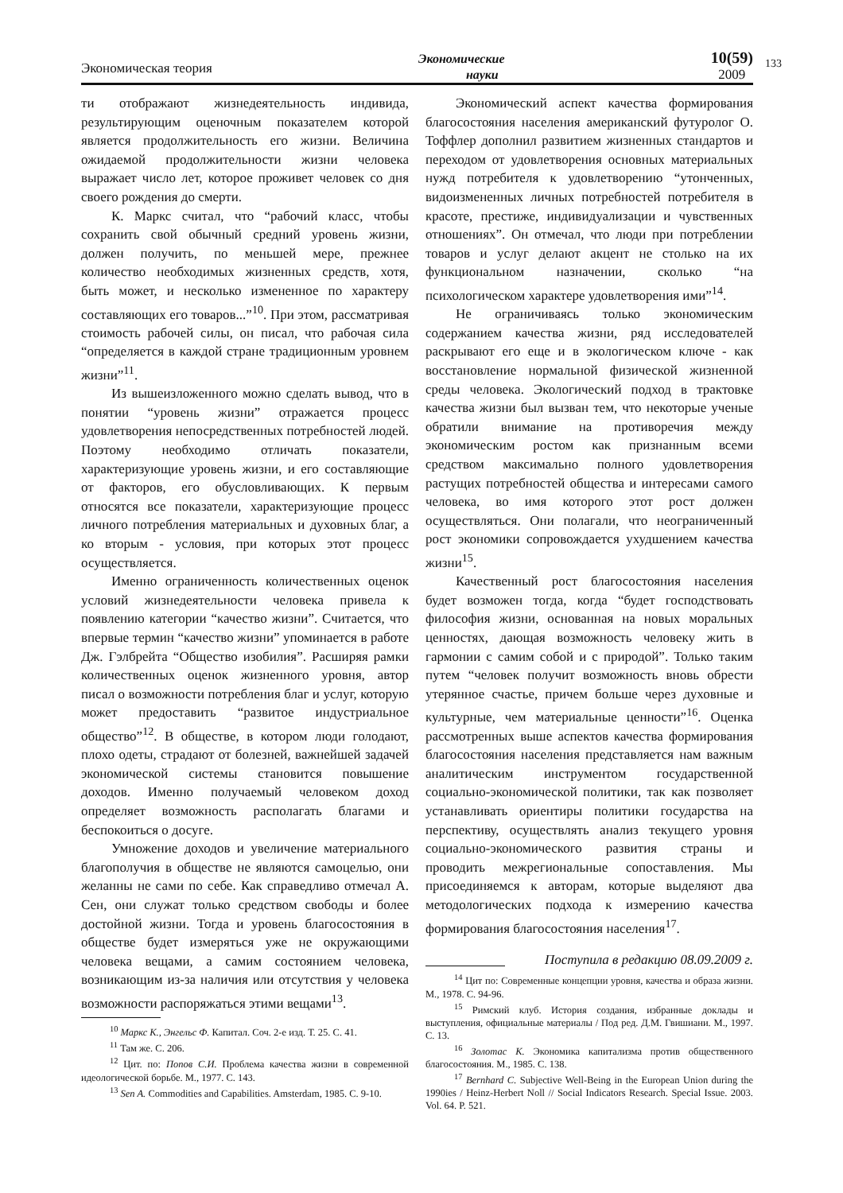Экономическая теория Экономические
науки 10(59)
2009
133
ти отображают жизнедеятельность индивида, результирующим оценочным показателем которой является продолжительность его жизни. Величина ожидаемой продолжительности жизни человека выражает число лет, которое проживет человек со дня своего рождения до смерти.
К. Маркс считал, что “рабочий класс, чтобы сохранить свой обычный средний уровень жизни, должен получить, по меньшей мере, прежнее количество необходимых жизненных средств, хотя, быть может, и несколько измененное по характеру составляющих его товаров...”<sup>10</sup>. При этом, рассматривая стоимость рабочей силы, он писал, что рабочая сила “определяется в каждой стране традиционным уровнем жизни”<sup>11</sup>.
Из вышеизложенного можно сделать вывод, что в понятии “уровень жизни” отражается процесс удовлетворения непосредственных потребностей людей. Поэтому необходимо отличать показатели, характеризующие уровень жизни, и его составляющие от факторов, его обусловливающих. К первым относятся все показатели, характеризующие процесс личного потребления материальных и духовных благ, а ко вторым - условия, при которых этот процесс осуществляется.
Именно ограниченность количественных оценок условий жизнедеятельности человека привела к появлению категории “качество жизни”. Считается, что впервые термин “качество жизни” упоминается в работе Дж. Гэлбрейта “Общество изобилия”. Расширяя рамки количественных оценок жизненного уровня, автор писал о возможности потребления благ и услуг, которую может предоставить “развитое индустриальное общество”<sup>12</sup>. В обществе, в котором люди голодают, плохо одеты, страдают от болезней, важнейшей задачей экономической системы становится повышение доходов. Именно получаемый человеком доход определяет возможность располагать благами и беспокоиться о досуге.
Умножение доходов и увеличение материального благополучия в обществе не являются самоцелью, они желанны не сами по себе. Как справедливо отмечал А. Сен, они служат только средством свободы и более достойной жизни. Тогда и уровень благосостояния в обществе будет измеряться уже не окружающими человека вещами, а самим состоянием человека, возникающим из-за наличия или отсутствия у человека возможности распоряжаться этими вещами<sup>13</sup>.
<sup>10</sup> Маркс К., Энгельс Ф. Капитал. Соч. 2-е изд. Т. 25. С. 41.
<sup>11</sup> Там же. С. 206.
<sup>12</sup> Цит. по: Попов С.И. Проблема качества жизни в современной идеологической борьбе. М., 1977. С. 143.
<sup>13</sup> Sen A. Commodities and Capabilities. Amsterdam, 1985. С. 9-10.
Экономический аспект качества формирования благосостояния населения американский футуролог О. Тоффлер дополнил развитием жизненных стандартов и переходом от удовлетворения основных материальных нужд потребителя к удовлетворению “утонченных, видоизмененных личных потребностей потребителя в красоте, престиже, индивидуализации и чувственных отношениях”. Он отмечал, что люди при потреблении товаров и услуг делают акцент не столько на их функциональном назначении, сколько “на психологическом характере удовлетворения ими”<sup>14</sup>.
Не ограничиваясь только экономическим содержанием качества жизни, ряд исследователей раскрывают его еще и в экологическом ключе - как восстановление нормальной физической жизненной среды человека. Экологический подход в трактовке качества жизни был вызван тем, что некоторые ученые обратили внимание на противоречия между экономическим ростом как признанным всеми средством максимально полного удовлетворения растущих потребностей общества и интересами самого человека, во имя которого этот рост должен осуществляться. Они полагали, что неограниченный рост экономики сопровождается ухудшением качества жизни<sup>15</sup>.
Качественный рост благосостояния населения будет возможен тогда, когда “будет господствовать философия жизни, основанная на новых моральных ценностях, дающая возможность человеку жить в гармонии с самим собой и с природой”. Только таким путем “человек получит возможность вновь обрести утерянное счастье, причем больше через духовные и культурные, чем материальные ценности”<sup>16</sup>. Оценка рассмотренных выше аспектов качества формирования благосостояния населения представляется нам важным аналитическим инструментом государственной социально-экономической политики, так как позволяет устанавливать ориентиры политики государства на перспективу, осуществлять анализ текущего уровня социально-экономического развития страны и проводить межрегиональные сопоставления. Мы присоединяемся к авторам, которые выделяют два методологических подхода к измерению качества формирования благосостояния населения<sup>17</sup>.
Поступила в редакцию 08.09.2009 г.
<sup>14</sup> Цит по: Современные концепции уровня, качества и образа жизни. М., 1978. С. 94-96.
<sup>15</sup> Римский клуб. История создания, избранные доклады и выступления, официальные материалы / Под ред. Д.М. Гвишиани. М., 1997. С. 13.
<sup>16</sup> Золотас К. Экономика капитализма против общественного благосостояния. М., 1985. С. 138.
<sup>17</sup> Bernhard C. Subjective Well-Being in the European Union during the 1990ies / Heinz-Herbert Noll // Social Indicators Research. Special Issue. 2003. Vol. 64. P. 521.